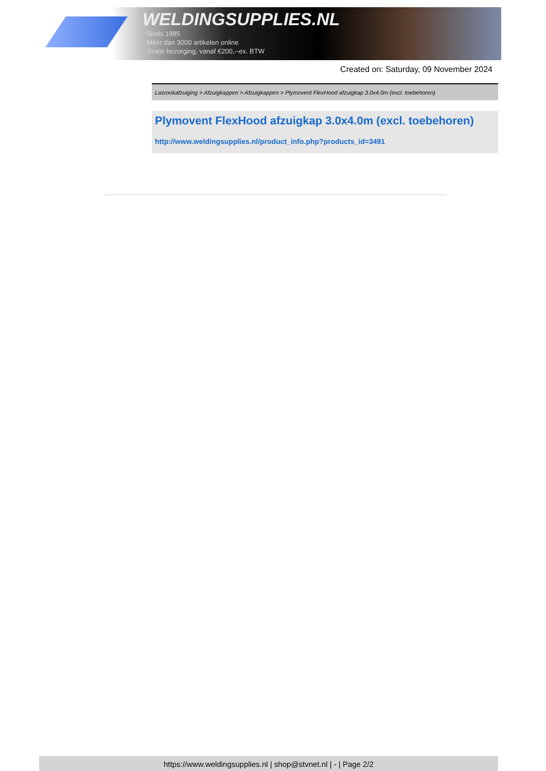WELDINGSUPPLIES.NL
- Sinds 1985
- Méér dan 3000 artikelen online
- Gratis bezorging, vanaf €200,--ex. BTW
Created on: Saturday, 09 November 2024
Lasrookafzuiging > Afzuigkappen > Afzuigkappen > Plymovent FlexHood afzuigkap 3.0x4.0m (excl. toebehoren)
Plymovent FlexHood afzuigkap 3.0x4.0m (excl. toebehoren)
http://www.weldingsupplies.nl/product_info.php?products_id=3491
https://www.weldingsupplies.nl | shop@stvnet.nl | - | Page 2/2